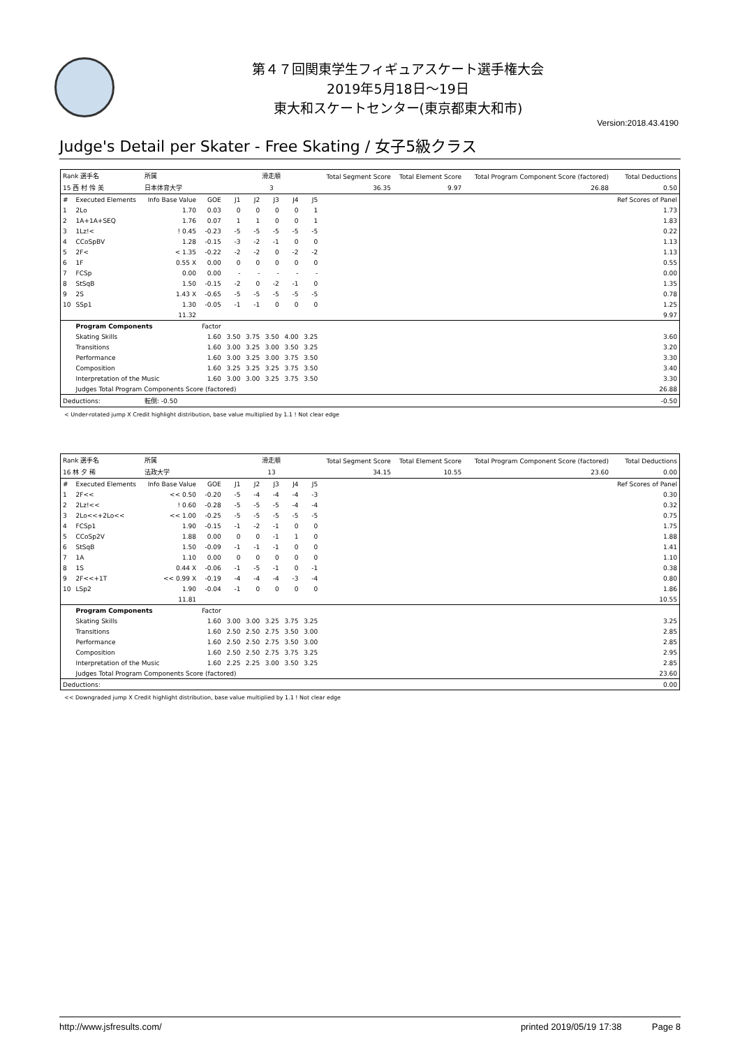第４７回関東学生フィギュアスケート選手権大会
2019年5月18日～19日
東大和スケートセンター(東京都東大和市)
Version:2018.43.4190
Judge's Detail per Skater - Free Skating / 女子5級クラス
| Rank 選手名 | | 所属 | | 滑走順 | | | | | Total Segment Score | Total Element Score | Total Program Component Score (factored) | Total Deductions |
| 15 西 村 怜 美 | | 日本体育大学 | | 3 | | | | | 36.35 | 9.97 | 26.88 | 0.50 |
| # | Executed Elements | Info Base Value | GOE | J1 | J2 | J3 | J4 | J5 | | | | Ref Scores of Panel |
| 1 | 2Lo | 1.70 | 0.03 | 0 | 0 | 0 | 0 | 1 | | | | 1.73 |
| 2 | 1A+1A+SEQ | 1.76 | 0.07 | 1 | 1 | 0 | 0 | 1 | | | | 1.83 |
| 3 | 1Lz!< | ! 0.45 | -0.23 | -5 | -5 | -5 | -5 | -5 | | | | 0.22 |
| 4 | CCoSpBV | 1.28 | -0.15 | -3 | -2 | -1 | 0 | 0 | | | | 1.13 |
| 5 | 2F< | < 1.35 | -0.22 | -2 | -2 | 0 | -2 | -2 | | | | 1.13 |
| 6 | 1F | 0.55 X | 0.00 | 0 | 0 | 0 | 0 | 0 | | | | 0.55 |
| 7 | FCSp | 0.00 | 0.00 | - | - | - | - | - | | | | 0.00 |
| 8 | StSqB | 1.50 | -0.15 | -2 | 0 | -2 | -1 | 0 | | | | 1.35 |
| 9 | 2S | 1.43 X | -0.65 | -5 | -5 | -5 | -5 | -5 | | | | 0.78 |
| 10 | SSp1 | 1.30 | -0.05 | -1 | -1 | 0 | 0 | 0 | | | | 1.25 |
| | | 11.32 | | | | | | | | | | 9.97 |
| | Program Components | | Factor | | | | | | | | | |
| | Skating Skills | | 1.60 | 3.50 | 3.75 | 3.50 | 4.00 | 3.25 | | | | 3.60 |
| | Transitions | | 1.60 | 3.00 | 3.25 | 3.00 | 3.50 | 3.25 | | | | 3.20 |
| | Performance | | 1.60 | 3.00 | 3.25 | 3.00 | 3.75 | 3.50 | | | | 3.30 |
| | Composition | | 1.60 | 3.25 | 3.25 | 3.25 | 3.75 | 3.50 | | | | 3.40 |
| | Interpretation of the Music | | 1.60 | 3.00 | 3.00 | 3.25 | 3.75 | 3.50 | | | | 3.30 |
| | Judges Total Program Components Score (factored) | | | | | | | | | | | 26.88 |
| Deductions: | | 転倒: -0.50 | | | | | | | | | | -0.50 |
< Under-rotated jump X Credit highlight distribution, base value multiplied by 1.1 ! Not clear edge
| Rank 選手名 | | 所属 | | 滑走順 | | | | | Total Segment Score | Total Element Score | Total Program Component Score (factored) | Total Deductions |
| 16 林 夕 稀 | | 法政大学 | | 13 | | | | | 34.15 | 10.55 | 23.60 | 0.00 |
| # | Executed Elements | Info Base Value | GOE | J1 | J2 | J3 | J4 | J5 | | | | Ref Scores of Panel |
| 1 | 2F<< | << 0.50 | -0.20 | -5 | -4 | -4 | -4 | -3 | | | | 0.30 |
| 2 | 2Lz!<< | ! 0.60 | -0.28 | -5 | -5 | -5 | -4 | -4 | | | | 0.32 |
| 3 | 2Lo<<+2Lo<< | << 1.00 | -0.25 | -5 | -5 | -5 | -5 | -5 | | | | 0.75 |
| 4 | FCSp1 | 1.90 | -0.15 | -1 | -2 | -1 | 0 | 0 | | | | 1.75 |
| 5 | CCoSp2V | 1.88 | 0.00 | 0 | 0 | -1 | 1 | 0 | | | | 1.88 |
| 6 | StSqB | 1.50 | -0.09 | -1 | -1 | -1 | 0 | 0 | | | | 1.41 |
| 7 | 1A | 1.10 | 0.00 | 0 | 0 | 0 | 0 | 0 | | | | 1.10 |
| 8 | 1S | 0.44 X | -0.06 | -1 | -5 | -1 | 0 | -1 | | | | 0.38 |
| 9 | 2F<<+1T | << 0.99 X | -0.19 | -4 | -4 | -4 | -3 | -4 | | | | 0.80 |
| 10 | LSp2 | 1.90 | -0.04 | -1 | 0 | 0 | 0 | 0 | | | | 1.86 |
| | | 11.81 | | | | | | | | | | 10.55 |
| | Program Components | | Factor | | | | | | | | | |
| | Skating Skills | | 1.60 | 3.00 | 3.00 | 3.25 | 3.75 | 3.25 | | | | 3.25 |
| | Transitions | | 1.60 | 2.50 | 2.50 | 2.75 | 3.50 | 3.00 | | | | 2.85 |
| | Performance | | 1.60 | 2.50 | 2.50 | 2.75 | 3.50 | 3.00 | | | | 2.85 |
| | Composition | | 1.60 | 2.50 | 2.50 | 2.75 | 3.75 | 3.25 | | | | 2.95 |
| | Interpretation of the Music | | 1.60 | 2.25 | 2.25 | 3.00 | 3.50 | 3.25 | | | | 2.85 |
| | Judges Total Program Components Score (factored) | | | | | | | | | | | 23.60 |
| Deductions: | | | | | | | | | | | | 0.00 |
<< Downgraded jump X Credit highlight distribution, base value multiplied by 1.1 ! Not clear edge
http://www.jsfresults.com/ printed 2019/05/19 17:38 Page 8